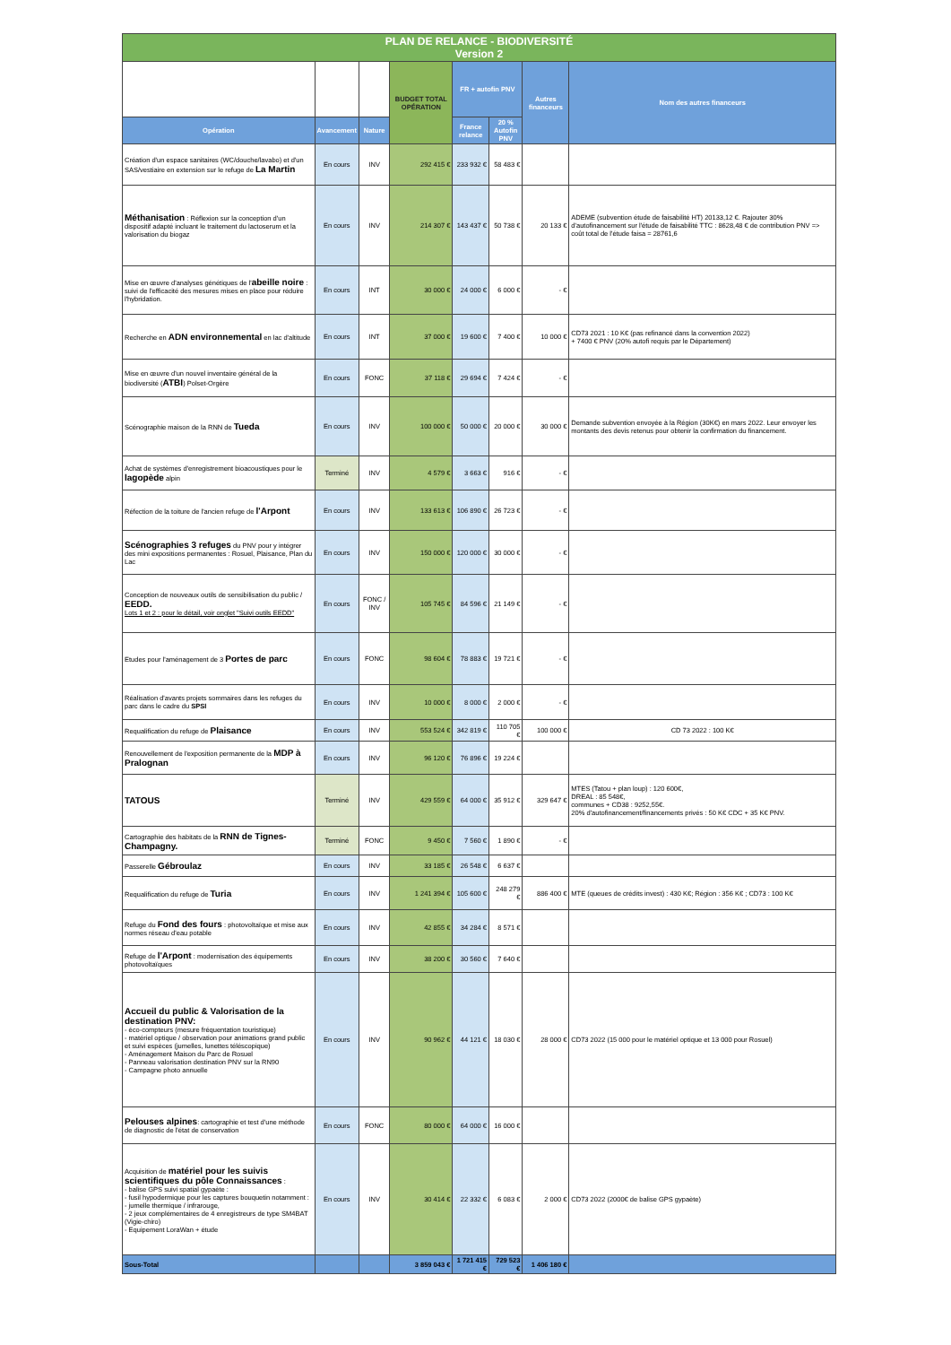| PLAN DE RELANCE - BIODIVERSITÉ Version 2 | | | | | | | |
| | | | BUDGET TOTAL OPÉRATION | FR + autofin PNV | | Autres financeurs | Nom des autres financeurs |
| Opération | Avancement | Nature | | France relance | 20 % Autofin PNV | | |
| Création d'un espace sanitaires (WC/douche/lavabo) et d'un SAS/vestiaire en extension sur le refuge de La Martin | En cours | INV | 292 415 € | 233 932 € | 58 483 € | | |
| Méthanisation : Réflexion sur la conception d'un dispositif adapté incluant le traitement du lactoserum et la valorisation du biogaz | En cours | INV | 214 307 € | 143 437 € | 50 738 € | 20 133 € | ADEME (subvention étude de faisabilité HT) 20133,12 €. Rajouter 30% d'autofinancement sur l'étude de faisabilité TTC : 8628,48 € de contribution PNV => coût total de l'étude faisa = 28761,6 |
| Mise en œuvre d'analyses génétiques de l' abeille noire : suivi de l'efficacité des mesures mises en place pour réduire l'hybridation. | En cours | INT | 30 000 € | 24 000 € | 6 000 € | - € | |
| Recherche en ADN environnemental en lac d'altitude | En cours | INT | 37 000 € | 19 600 € | 7 400 € | 10 000 € | CD73 2021 : 10 K€ (pas refinancé dans la convention 2022) + 7400 € PNV (20% autofi requis par le Département) |
| Mise en œuvre d'un nouvel inventaire général de la biodiversité ( ATBI ) Polset-Orgère | En cours | FONC | 37 118 € | 29 694 € | 7 424 € | - € | |
| Scénographie maison de la RNN de Tueda | En cours | INV | 100 000 € | 50 000 € | 20 000 € | 30 000 € | Demande subvention envoyée à la Région (30K€) en mars 2022. Leur envoyer les montants des devis retenus pour obtenir la confirmation du financement. |
| Achat de systèmes d'enregistrement bioacoustiques pour le lagopède alpin | Terminé | INV | 4 579 € | 3 663 € | 916 € | - € | |
| Réfection de la toiture de l'ancien refuge de l'Arpont | En cours | INV | 133 613 € | 106 890 € | 26 723 € | - € | |
| Scénographies 3 refuges du PNV pour y intégrer des mini expositions permanentes : Rosuel, Plaisance, Plan du Lac | En cours | INV | 150 000 € | 120 000 € | 30 000 € | - € | |
| Conception de nouveaux outils de sensibilisation du public / EEDD. Lots 1 et 2 : pour le détail, voir onglet "Suivi outils EEDD" | En cours | FONC / INV | 105 745 € | 84 596 € | 21 149 € | - € | |
| Etudes pour l'aménagement de 3 Portes de parc | En cours | FONC | 98 604 € | 78 883 € | 19 721 € | - € | |
| Réalisation d'avants projets sommaires dans les refuges du parc dans le cadre du SPSI | En cours | INV | 10 000 € | 8 000 € | 2 000 € | - € | |
| Requalification du refuge de Plaisance | En cours | INV | 553 524 € | 342 819 € | 110 705 € | 100 000 € | CD 73 2022 : 100 K€ |
| Renouvellement de l'exposition permanente de la MDP à Pralognan | En cours | INV | 96 120 € | 76 896 € | 19 224 € | | |
| TATOUS | Terminé | INV | 429 559 € | 64 000 € | 35 912 € | 329 647 € | MTES (Tatou + plan loup) : 120 600€, DREAL : 85 548€, communes + CD38 : 9252,55€. 20% d'autofinancement/financements privés : 50 K€ CDC + 35 K€ PNV. |
| Cartographie des habitats de la RNN de Tignes-Champagny. | Terminé | FONC | 9 450 € | 7 560 € | 1 890 € | - € | |
| Passerelle Gébroulaz | En cours | INV | 33 185 € | 26 548 € | 6 637 € | | |
| Requalification du refuge de Turia | En cours | INV | 1 241 394 € | 105 600 € | 248 279 € | 886 400 € | MTE (queues de crédits invest) : 430 K€; Région : 356 K€ ; CD73 : 100 K€ |
| Refuge du Fond des fours : photovoltaïque et mise aux normes réseau d'eau potable | En cours | INV | 42 855 € | 34 284 € | 8 571 € | | |
| Refuge de l'Arpont : modernisation des équipements photovoltaïques | En cours | INV | 38 200 € | 30 560 € | 7 640 € | | |
| Accueil du public & Valorisation de la destination PNV: - éco-compteurs (mesure fréquentation touristique) - matériel optique / observation pour animations grand public et suivi espèces (jumelles, lunettes téléscopique) - Aménagement Maison du Parc de Rosuel - Panneau valorisation destination PNV sur la RN90 - Campagne photo annuelle | En cours | INV | 90 962 € | 44 121 € | 18 030 € | 28 000 € | CD73 2022 (15 000 pour le matériel optique et 13 000 pour Rosuel) |
| Pelouses alpines : cartographie et test d'une méthode de diagnostic de l'état de conservation | En cours | FONC | 80 000 € | 64 000 € | 16 000 € | | |
| Acquisition de matériel pour les suivis scientifiques du pôle Connaissances : - balise GPS suivi spatial gypaète : - fusil hypodermique pour les captures bouquetin notamment : - jumelle thermique / infrarouge, - 2 jeux complémentaires de 4 enregistreurs de type SM4BAT (Vigie-chiro) - Equipement LoraWan + étude | En cours | INV | 30 414 € | 22 332 € | 6 083 € | 2 000 € | CD73 2022 (2000€ de balise GPS gypaète) |
| Sous-Total | | | 3 859 043 € | 1 721 415 € | 729 523 € | 1 406 180 € | |